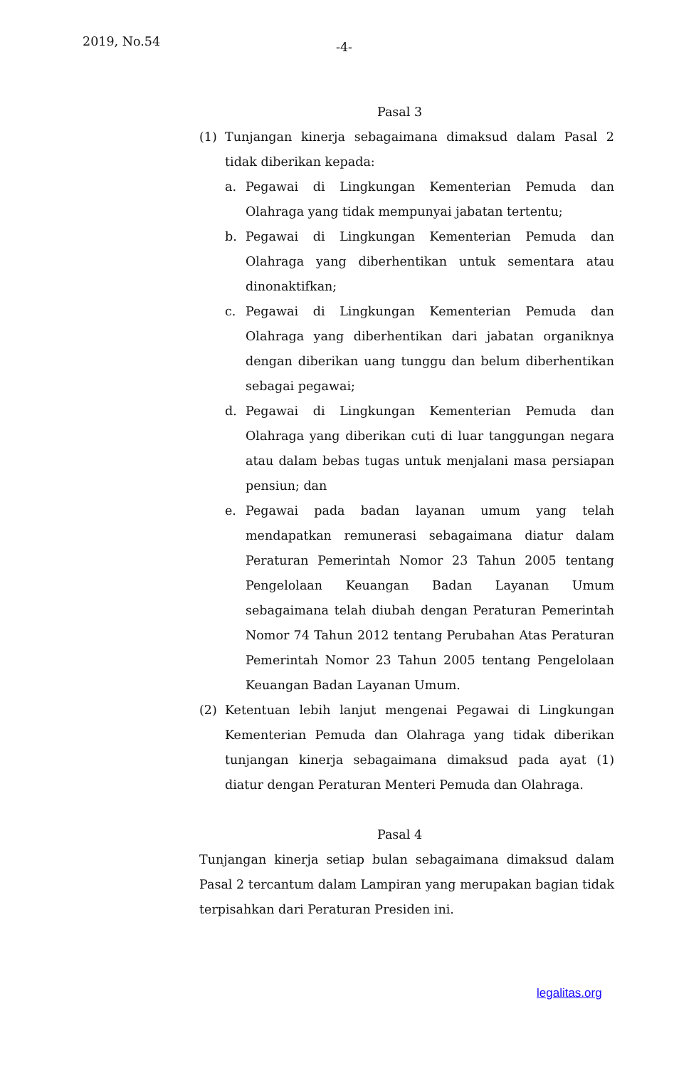2019, No.54 -4-
Pasal 3
(1) Tunjangan kinerja sebagaimana dimaksud dalam Pasal 2 tidak diberikan kepada:
a. Pegawai di Lingkungan Kementerian Pemuda dan Olahraga yang tidak mempunyai jabatan tertentu;
b. Pegawai di Lingkungan Kementerian Pemuda dan Olahraga yang diberhentikan untuk sementara atau dinonaktifkan;
c. Pegawai di Lingkungan Kementerian Pemuda dan Olahraga yang diberhentikan dari jabatan organiknya dengan diberikan uang tunggu dan belum diberhentikan sebagai pegawai;
d. Pegawai di Lingkungan Kementerian Pemuda dan Olahraga yang diberikan cuti di luar tanggungan negara atau dalam bebas tugas untuk menjalani masa persiapan pensiun; dan
e. Pegawai pada badan layanan umum yang telah mendapatkan remunerasi sebagaimana diatur dalam Peraturan Pemerintah Nomor 23 Tahun 2005 tentang Pengelolaan Keuangan Badan Layanan Umum sebagaimana telah diubah dengan Peraturan Pemerintah Nomor 74 Tahun 2012 tentang Perubahan Atas Peraturan Pemerintah Nomor 23 Tahun 2005 tentang Pengelolaan Keuangan Badan Layanan Umum.
(2) Ketentuan lebih lanjut mengenai Pegawai di Lingkungan Kementerian Pemuda dan Olahraga yang tidak diberikan tunjangan kinerja sebagaimana dimaksud pada ayat (1) diatur dengan Peraturan Menteri Pemuda dan Olahraga.
Pasal 4
Tunjangan kinerja setiap bulan sebagaimana dimaksud dalam Pasal 2 tercantum dalam Lampiran yang merupakan bagian tidak terpisahkan dari Peraturan Presiden ini.
legalitas.org